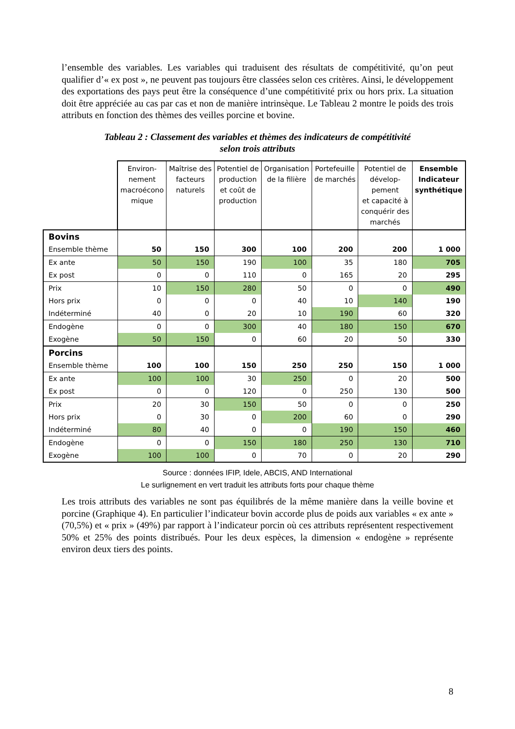l’ensemble des variables. Les variables qui traduisent des résultats de compétitivité, qu’on peut qualifier d’« ex post », ne peuvent pas toujours être classées selon ces critères. Ainsi, le développement des exportations des pays peut être la conséquence d’une compétitivité prix ou hors prix. La situation doit être appréciée au cas par cas et non de manière intrinsèque. Le Tableau 2 montre le poids des trois attributs en fonction des thèmes des veilles porcine et bovine.
Tableau 2 : Classement des variables et thèmes des indicateurs de compétitivité
selon trois attributs
| | Environ- nement macroécono mique | Maîtrise des facteurs naturels | Potentiel de production et coût de production | Organisation de la filière | Portefeuille de marchés | Potentiel de dévelop- pement et capacité à conquérir des marchés | Ensemble Indicateur synthétique |
| --- | --- | --- | --- | --- | --- | --- | --- |
| Bovins | | | | | | | |
| Ensemble thème | 50 | 150 | 300 | 100 | 200 | 200 | 1 000 |
| Ex ante | 50 | 150 | 190 | 100 | 35 | 180 | 705 |
| Ex post | 0 | 0 | 110 | 0 | 165 | 20 | 295 |
| Prix | 10 | 150 | 280 | 50 | 0 | 0 | 490 |
| Hors prix | 0 | 0 | 0 | 40 | 10 | 140 | 190 |
| Indéterminé | 40 | 0 | 20 | 10 | 190 | 60 | 320 |
| Endogène | 0 | 0 | 300 | 40 | 180 | 150 | 670 |
| Exogène | 50 | 150 | 0 | 60 | 20 | 50 | 330 |
| Porcins | | | | | | | |
| Ensemble thème | 100 | 100 | 150 | 250 | 250 | 150 | 1 000 |
| Ex ante | 100 | 100 | 30 | 250 | 0 | 20 | 500 |
| Ex post | 0 | 0 | 120 | 0 | 250 | 130 | 500 |
| Prix | 20 | 30 | 150 | 50 | 0 | 0 | 250 |
| Hors prix | 0 | 30 | 0 | 200 | 60 | 0 | 290 |
| Indéterminé | 80 | 40 | 0 | 0 | 190 | 150 | 460 |
| Endogène | 0 | 0 | 150 | 180 | 250 | 130 | 710 |
| Exogène | 100 | 100 | 0 | 70 | 0 | 20 | 290 |
Source : données IFIP, Idele, ABCIS, AND International
Le surlignement en vert traduit les attributs forts pour chaque thème
Les trois attributs des variables ne sont pas équilibrés de la même manière dans la veille bovine et porcine (Graphique 4). En particulier l’indicateur bovin accorde plus de poids aux variables « ex ante » (70,5%) et « prix » (49%) par rapport à l’indicateur porcin où ces attributs représentent respectivement 50% et 25% des points distribués. Pour les deux espèces, la dimension « endogène » représente environ deux tiers des points.
8